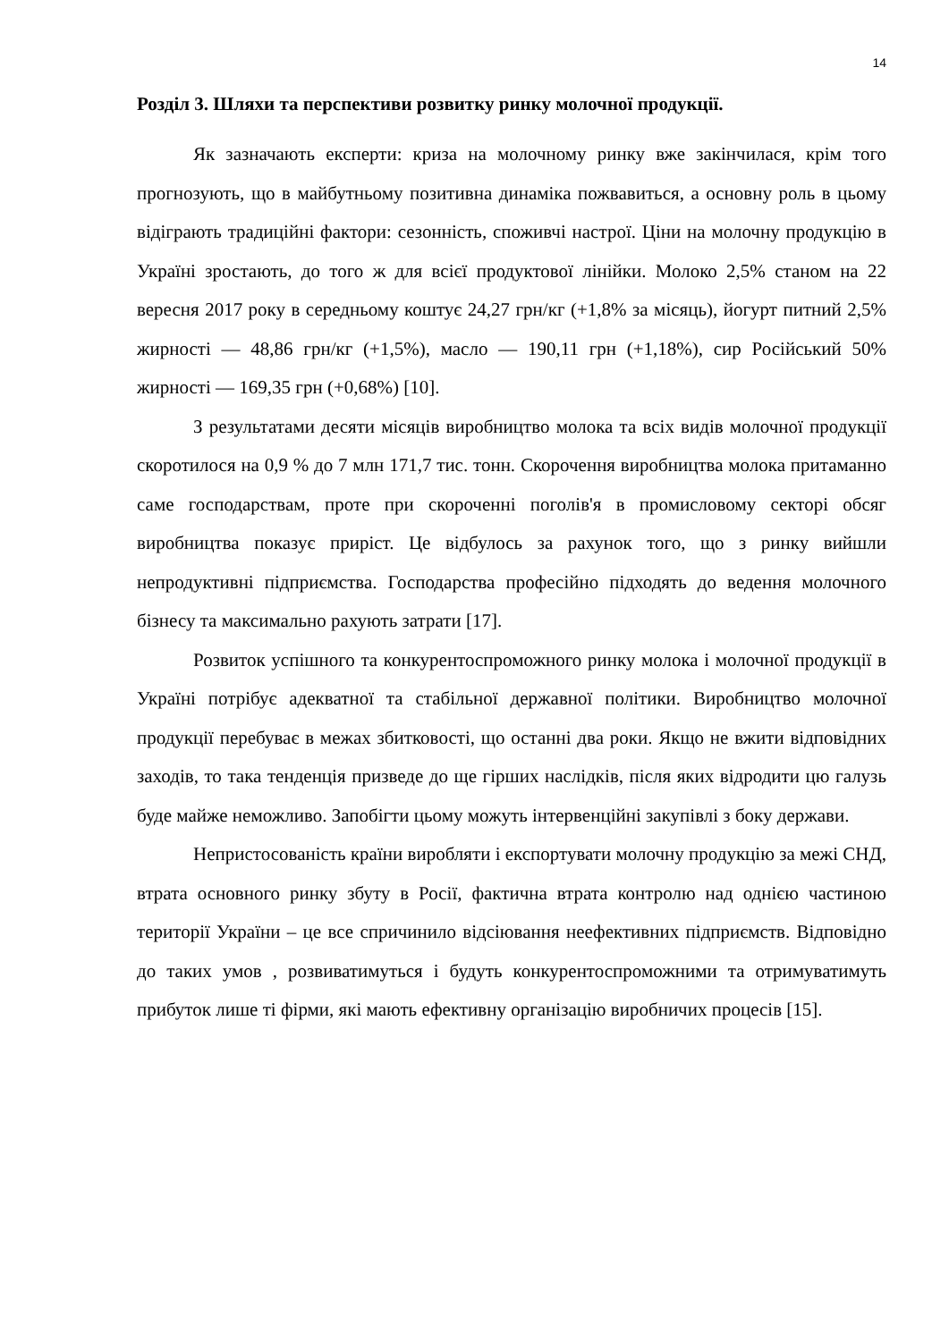14
Розділ 3. Шляхи та перспективи розвитку ринку молочної продукції.
Як зазначають експерти: криза на молочному ринку вже закінчилася, крім того прогнозують, що в майбутньому позитивна динаміка пожвавиться, а основну роль в цьому відіграють традиційні фактори: сезонність, споживчі настрої. Ціни на молочну продукцію в Україні зростають, до того ж для всієї продуктової лінійки. Молоко 2,5% станом на 22 вересня 2017 року в середньому коштує 24,27 грн/кг (+1,8% за місяць), йогурт питний 2,5% жирності — 48,86 грн/кг (+1,5%), масло — 190,11 грн (+1,18%), сир Російський 50% жирності — 169,35 грн (+0,68%) [10].
З результатами десяти місяців виробництво молока та всіх видів молочної продукції скоротилося на 0,9 % до 7 млн 171,7 тис. тонн. Скорочення виробництва молока притаманно саме господарствам, проте при скороченні поголів'я в промисловому секторі обсяг виробництва показує приріст. Це відбулось за рахунок того, що з ринку вийшли непродуктивні підприємства. Господарства професійно підходять до ведення молочного бізнесу та максимально рахують затрати [17].
Розвиток успішного та конкурентоспроможного ринку молока і молочної продукції в Україні потрібує адекватної та стабільної державної політики. Виробництво молочної продукції перебуває в межах збитковості, що останні два роки. Якщо не вжити відповідних заходів, то така тенденція призведе до ще гірших наслідків, після яких відродити цю галузь буде майже неможливо. Запобігти цьому можуть інтервенційні закупівлі з боку держави.
Непристосованість країни виробляти і експортувати молочну продукцію за межі СНД, втрата основного ринку збуту в Росії, фактична втрата контролю над однією частиною території України – це все спричинило відсіювання неефективних підприємств. Відповідно до таких умов , розвиватимуться і будуть конкурентоспроможними та отримуватимуть прибуток лише ті фірми, які мають ефективну організацію виробничих процесів [15].